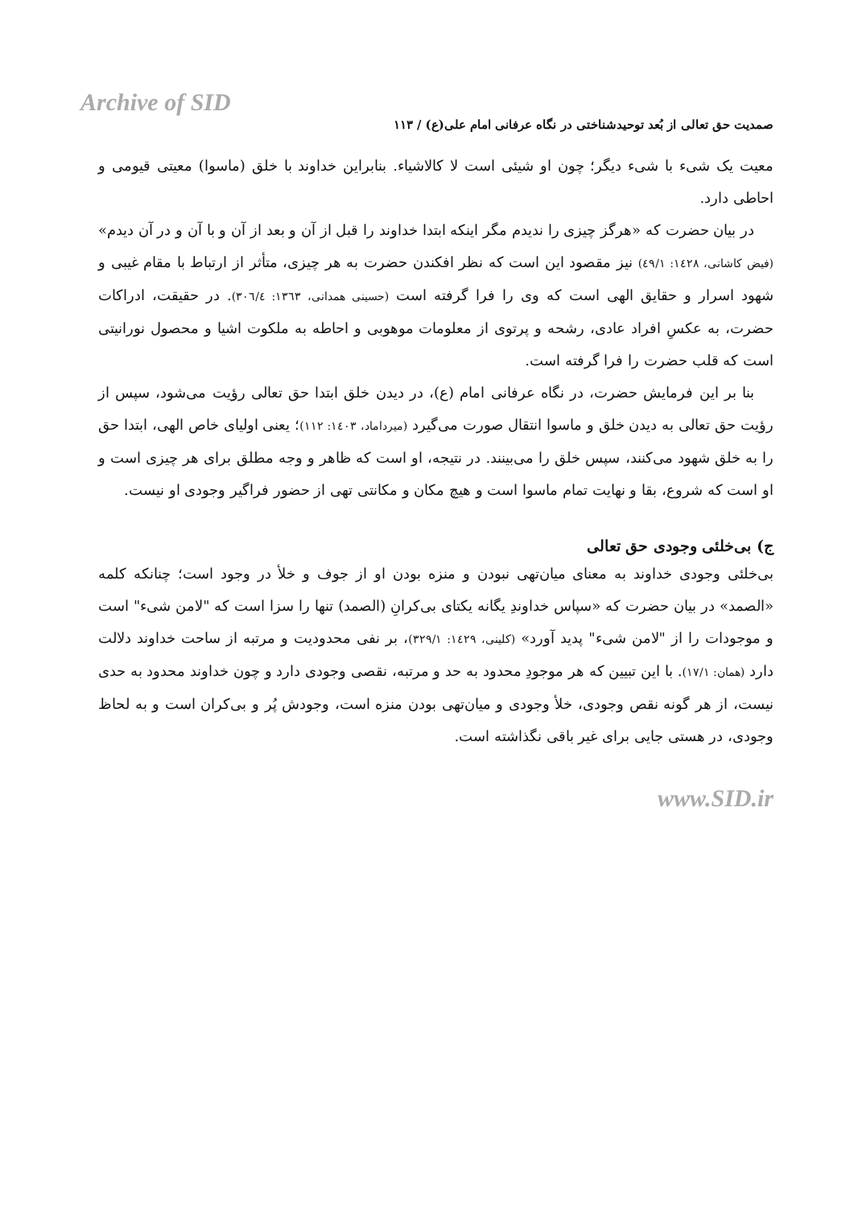Archive of SID
صمدیت حق تعالی از بُعد توحیدشناختی در نگاه عرفانی امام علی(ع) / ۱۱۳
معیت یک شیء با شیء دیگر؛ چون او شیئی است لا کالاشیاء. بنابراین خداوند با خلق (ماسوا) معیتی قیومی و احاطی دارد.
در بیان حضرت که «هرگز چیزی را ندیدم مگر اینکه ابتدا خداوند را قبل از آن و بعد از آن و با آن و در آن دیدم» (فیض کاشانی، ۱٤۲۸: ٤۹/۱) نیز مقصود این است که نظر افکندن حضرت به هر چیزی، متأثر از ارتباط با مقام غیبی و شهود اسرار و حقایق الهی است که وی را فرا گرفته است (حسینی همدانی، ۱۳٦۳: ۳۰٦/٤). در حقیقت، ادراکات حضرت، به عکسِ افراد عادی، رشحه و پرتوی از معلومات موهوبی و احاطه به ملکوت اشیا و محصول نورانیتی است که قلب حضرت را فرا گرفته است.
بنا بر این فرمایش حضرت، در نگاه عرفانی امام (ع)، در دیدن خلق ابتدا حق تعالی رؤیت می‌شود، سپس از رؤیت حق تعالی به دیدن خلق و ماسوا انتقال صورت می‌گیرد (میرداماد، ۱٤۰۳: ۱۱۲)؛ یعنی اولیای خاص الهی، ابتدا حق را به خلق شهود می‌کنند، سپس خلق را می‌بینند. در نتیجه، او است که ظاهر و وجه مطلق برای هر چیزی است و او است که شروع، بقا و نهایت تمام ماسوا است و هیچ مکان و مکانتی تهی از حضور فراگیر وجودی او نیست.
ج) بی‌خلئی وجودی حق تعالی
بی‌خلئی وجودی خداوند به معنای میان‌تهی نبودن و منزه بودن او از جوف و خلأ در وجود است؛ چنانکه کلمه «الصمد» در بیان حضرت که «سپاس خداوندِ یگانه یکتای بی‌کرانِ (الصمد) تنها را سزا است که "لامن شیء" است و موجودات را از "لامن شیء" پدید آورد» (کلینی، ۱٤۲۹: ۳۲۹/۱)، بر نفی محدودیت و مرتبه از ساحت خداوند دلالت دارد (همان: ۱۷/۱). با این تبیین که هر موجودِ محدود به حد و مرتبه، نقصی وجودی دارد و چون خداوند محدود به حدی نیست، از هر گونه نقص وجودی، خلأ وجودی و میان‌تهی بودن منزه است، وجودش پُر و بی‌کران است و به لحاظ وجودی، در هستی جایی برای غیر باقی نگذاشته است.
www.SID.ir